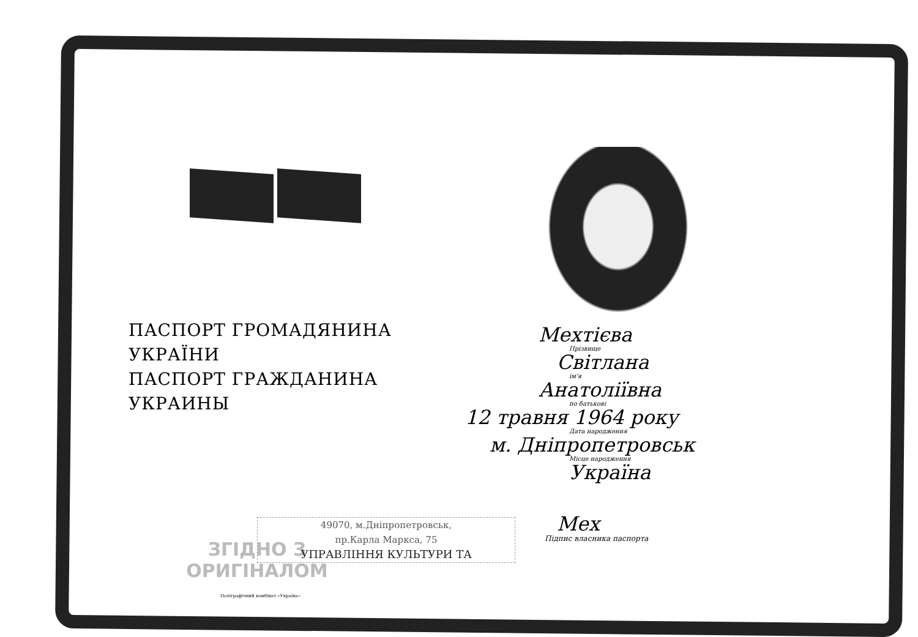ПАСПОРТ ГРОМАДЯНИНА УКРАЇНИ
ПАСПОРТ ГРАЖДАНИНА УКРАИНЫ
ЗГІДНО З
ОРИГІНАЛОМ
Поліграфічний комбінат «Україна»
Мехтієва
Прізвище
Світлана
ім'я
Анатоліївна
по батькові
12 травня 1964 року
Дата народження
м. Дніпропетровськ
Місце народження
Україна
Мех
Підпис власника паспорта
49070, м.Дніпропетровськ,
пр.Карла Маркса, 75
УПРАВЛІННЯ КУЛЬТУРИ ТА